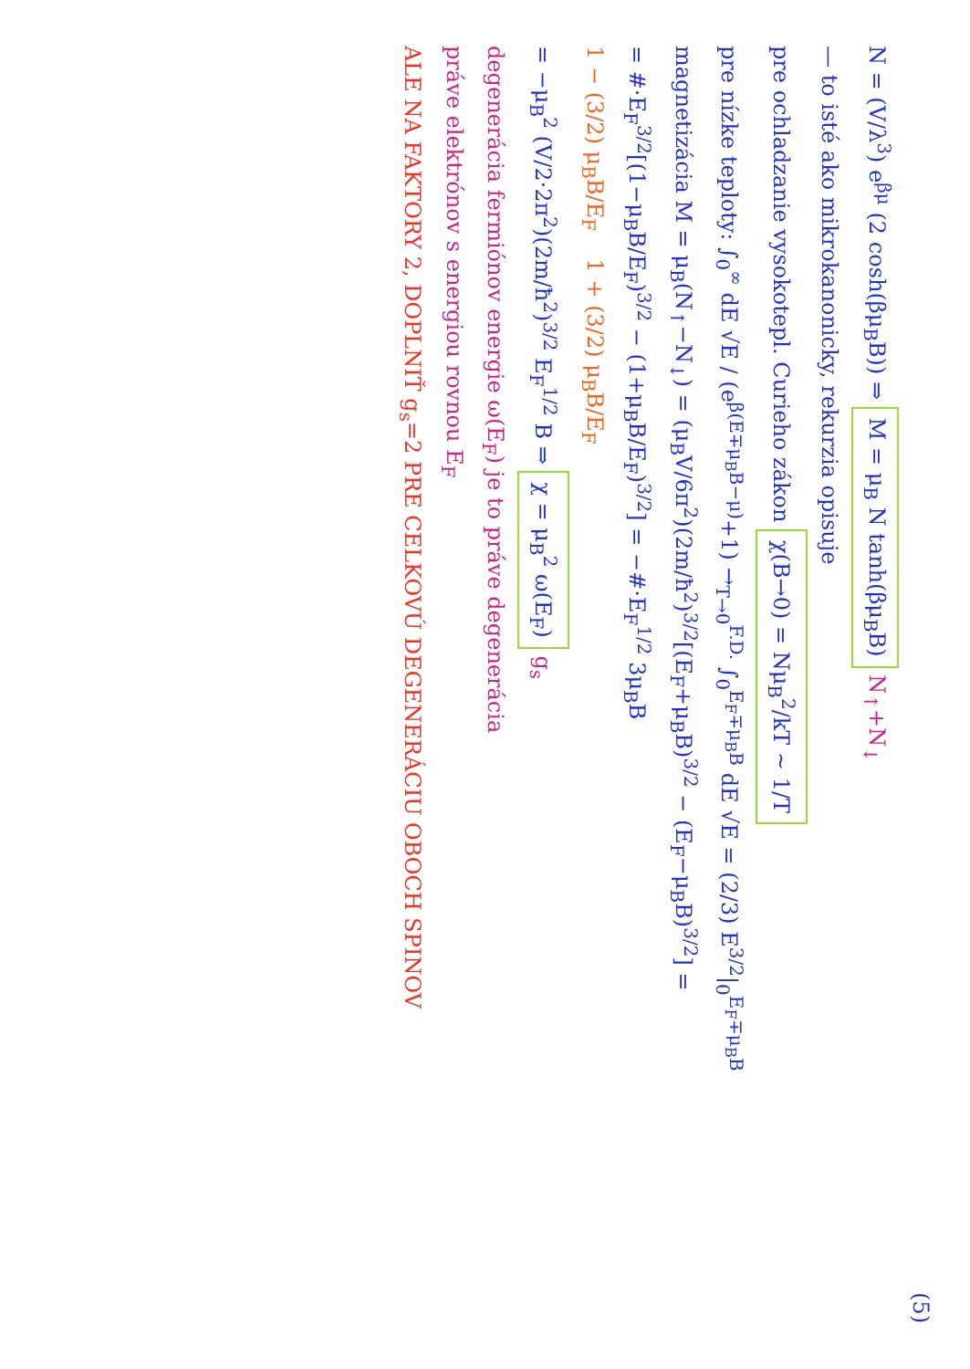(5)
N = (V/λ<sup>3</sup>) e<sup>βμ</sup> (2 cosh(βμ<sub>B</sub>B)) ⇒ M = μ<sub>B</sub> N tanh(βμ<sub>B</sub>B) N<sub>↑</sub>+N<sub>↓</sub>
— to isté ako mikrokanonicky, rekurzia opisuje
pre ochladzanie vysokotepl. Curieho zákon χ(B→0) = Nμ<sub>B</sub><sup>2</sup>/kT ∼ 1/T
pre nízke teploty: ∫<sub>0</sub><sup>∞</sup> dE √E / (e<sup>β(E∓μ<sub>B</sub>B−μ)</sup>+1) →<sub>T→0</sub><sup>F.D.</sup> ∫<sub>0</sub><sup>E<sub>F</sub>∓μ<sub>B</sub>B</sup> dE √E = (2/3) E<sup>3/2</sup>|<sub>0</sub><sup>E<sub>F</sub>∓μ<sub>B</sub>B</sup>
magnetizácia M = μ<sub>B</sub>(N<sub>↑</sub>−N<sub>↓</sub>) = (μ<sub>B</sub>V/6π<sup>2</sup>)(2m/ħ<sup>2</sup>)<sup>3/2</sup>[(E<sub>F</sub>+μ<sub>B</sub>B)<sup>3/2</sup> − (E<sub>F</sub>−μ<sub>B</sub>B)<sup>3/2</sup>] =
= #·E<sub>F</sub><sup>3/2</sup>[(1−μ<sub>B</sub>B/E<sub>F</sub>)<sup>3/2</sup> − (1+μ<sub>B</sub>B/E<sub>F</sub>)<sup>3/2</sup>] = −#·E<sub>F</sub><sup>1/2</sup> 3μ<sub>B</sub>B
1 − (3/2) μ<sub>B</sub>B/E<sub>F</sub> 1 + (3/2) μ<sub>B</sub>B/E<sub>F</sub>
= −μ<sub>B</sub><sup>2</sup> (V/2·2π<sup>2</sup>)(2m/ħ<sup>2</sup>)<sup>3/2</sup> E<sub>F</sub><sup>1/2</sup> B ⇒ χ = μ<sub>B</sub><sup>2</sup> ω(E<sub>F</sub>) g<sub>s</sub>
degenerácia fermiónov energie ω(E<sub>F</sub>) je to práve degenerácia
práve elektrónov s energiou rovnou E<sub>F</sub>
ALE NA FAKTORY 2, DOPLNIŤ g<sub>s</sub>=2 PRE CELKOVÚ DEGENERÁCIU OBOCH SPINOV